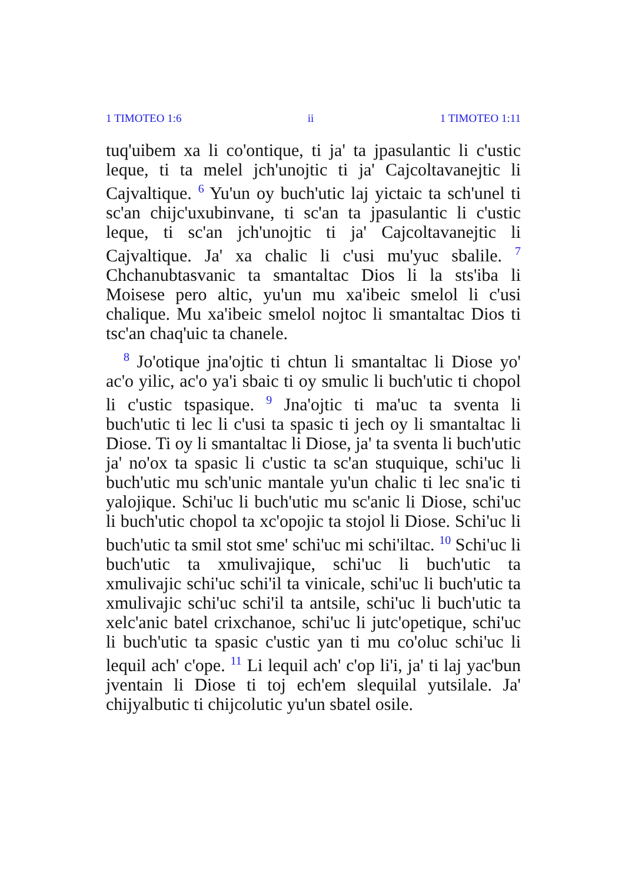1 TIMOTEO 1:6 ii 1 TIMOTEO 1:11
tuq'uibem xa li co'ontique, ti ja' ta jpasulantic li c'ustic leque, ti ta melel jch'unojtic ti ja' Cajcoltavanejtic li Cajvaltique. <sup>6</sup> Yu'un oy buch'utic laj yictaic ta sch'unel ti sc'an chijc'uxubinvane, ti sc'an ta jpasulantic li c'ustic leque, ti sc'an jch'unojtic ti ja' Cajcoltavanejtic li Cajvaltique. Ja' xa chalic li c'usi mu'yuc sbalile. <sup>7</sup> Chchanubtasvanic ta smantaltac Dios li la sts'iba li Moisese pero altic, yu'un mu xa'ibeic smelol li c'usi chalique. Mu xa'ibeic smelol nojtoc li smantaltac Dios ti tsc'an chaq'uic ta chanele.
<sup>8</sup> Jo'otique jna'ojtic ti chtun li smantaltac li Diose yo' ac'o yilic, ac'o ya'i sbaic ti oy smulic li buch'utic ti chopol li c'ustic tspasique. <sup>9</sup> Jna'ojtic ti ma'uc ta sventa li buch'utic ti lec li c'usi ta spasic ti jech oy li smantaltac li Diose. Ti oy li smantaltac li Diose, ja' ta sventa li buch'utic ja' no'ox ta spasic li c'ustic ta sc'an stuquique, schi'uc li buch'utic mu sch'unic mantale yu'un chalic ti lec sna'ic ti yalojique. Schi'uc li buch'utic mu sc'anic li Diose, schi'uc li buch'utic chopol ta xc'opojic ta stojol li Diose. Schi'uc li buch'utic ta smil stot sme' schi'uc mi schi'iltac. <sup>10</sup> Schi'uc li buch'utic ta xmulivajique, schi'uc li buch'utic ta xmulivajic schi'uc schi'il ta vinicale, schi'uc li buch'utic ta xmulivajic schi'uc schi'il ta antsile, schi'uc li buch'utic ta xelc'anic batel crixchanoe, schi'uc li jutc'opetique, schi'uc li buch'utic ta spasic c'ustic yan ti mu co'oluc schi'uc li lequil ach' c'ope. <sup>11</sup> Li lequil ach' c'op li'i, ja' ti laj yac'bun jventain li Diose ti toj ech'em slequilal yutsilale. Ja' chijyalbutic ti chijcolutic yu'un sbatel osile.